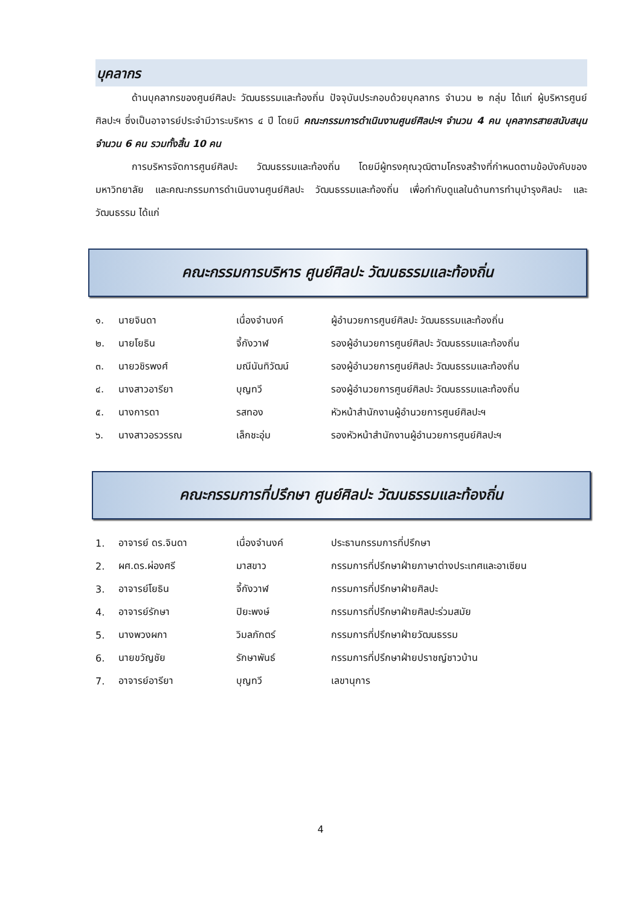บุคลากร
ด้านบุคลากรของศูนย์ศิลปะ วัฒนธรรมและท้องถิ่น ปัจจุบันประกอบด้วยบุคลากร จำนวน ๒ กลุ่ม ได้แก่ ผู้บริหารศูนย์ศิลปะฯ ซึ่งเป็นอาจารย์ประจำมีวาระบริหาร ๔ ปี โดยมี คณะกรรมการดำเนินงานศูนย์ศิลปะฯ จำนวน 4 คน บุคลากรสายสนับสนุน จำนวน 6 คน รวมทั้งสิ้น 10 คน
การบริหารจัดการศูนย์ศิลปะ วัฒนธรรมและท้องถิ่น โดยมีผู้ทรงคุณวุฒิตามโครงสร้างที่กำหนดตามข้อบังคับของมหาวิทยาลัย และคณะกรรมการดำเนินงานศูนย์ศิลปะ วัฒนธรรมและท้องถิ่น เพื่อกำกับดูแลในด้านการทำนุบำรุงศิลปะ และวัฒนธรรม ได้แก่
คณะกรรมการบริหาร ศูนย์ศิลปะ วัฒนธรรมและท้องถิ่น
| ๑. | นายจินดา | เนื่องจำนงค์ | ผู้อำนวยการศูนย์ศิลปะ วัฒนธรรมและท้องถิ่น |
| ๒. | นายโยธิน | จี้กังวาฬ | รองผู้อำนวยการศูนย์ศิลปะ วัฒนธรรมและท้องถิ่น |
| ๓. | นายวชิรพงศ์ | มณีนันทิวัฒน์ | รองผู้อำนวยการศูนย์ศิลปะ วัฒนธรรมและท้องถิ่น |
| ๔. | นางสาวอารียา | บุญทวี | รองผู้อำนวยการศูนย์ศิลปะ วัฒนธรรมและท้องถิ่น |
| ๕. | นางการดา | รสทอง | หัวหน้าสำนักงานผู้อำนวยการศูนย์ศิลปะฯ |
| ๖. | นางสาวอรวรรณ | เล็กชะอุ่ม | รองหัวหน้าสำนักงานผู้อำนวยการศูนย์ศิลปะฯ |
คณะกรรมการที่ปรึกษา ศูนย์ศิลปะ วัฒนธรรมและท้องถิ่น
| 1. | อาจารย์ ดร.จินดา | เนื่องจำนงค์ | ประธานกรรมการที่ปรึกษา |
| 2. | ผศ.ดร.ผ่องศรี | มาสขาว | กรรมการที่ปรึกษาฝ่ายภาษาต่างประเทศและอาเซียน |
| 3. | อาจารย์โยธิน | จี้กังวาฬ | กรรมการที่ปรึกษาฝ่ายศิลปะ |
| 4. | อาจารย์รักษา | ปิยะพงษ์ | กรรมการที่ปรึกษาฝ่ายศิลปะร่วมสมัย |
| 5. | นางพวงผกา | วิมลภักตร์ | กรรมการที่ปรึกษาฝ่ายวัฒนธรรม |
| 6. | นายขวัญชัย | รักษาพันธ์ | กรรมการที่ปรึกษาฝ่ายปราชญ์ชาวบ้าน |
| 7. | อาจารย์อารียา | บุญทวี | เลขานุการ |
4